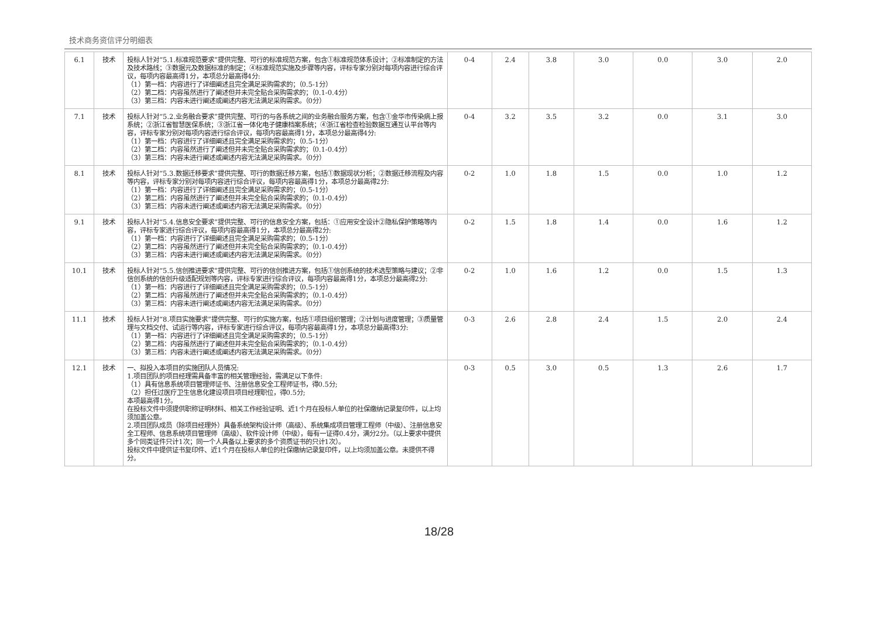技术商务资信评分明细表
| 6.1 | 技术 | 投标人针对“5.1.标准规范要求”提供完整、可行的标准规范方案，包含①标准规范体系设计；②标准制定的方法及技术路线；③数据元及数据标准的制定；④标准规范实施及步骤等内容，评标专家分别对每项内容进行综合评议，每项内容最高得1分，本项总分最高得4分: （1）第一档：内容进行了详细阐述且完全满足采购需求的；（0.5-1分） （2）第二档：内容虽然进行了阐述但并未完全贴合采购需求的；（0.1-0.4分） （3）第三档：内容未进行阐述或阐述内容无法满足采购需求。（0分） | 0-4 | 2.4 | 3.8 | 3.0 | 0.0 | 3.0 | 2.0 |
| 7.1 | 技术 | 投标人针对“5.2.业务融合要求”提供完整、可行的与各系统之间的业务融合服务方案，包含①金华市传染病上报系统；②浙江省智慧医保系统；③浙江省一体化电子健康档案系统；④浙江省检查检验数据互通互认平台等内容，评标专家分别对每项内容进行综合评议，每项内容最高得1分，本项总分最高得4分: （1）第一档：内容进行了详细阐述且完全满足采购需求的；（0.5-1分） （2）第二档：内容虽然进行了阐述但并未完全贴合采购需求的；（0.1-0.4分） （3）第三档：内容未进行阐述或阐述内容无法满足采购需求。（0分） | 0-4 | 3.2 | 3.5 | 3.2 | 0.0 | 3.1 | 3.0 |
| 8.1 | 技术 | 投标人针对“5.3.数据迁移要求”提供完整、可行的数据迁移方案，包括①数据现状分析；②数据迁移流程及内容等内容，评标专家分别对每项内容进行综合评议，每项内容最高得1分，本项总分最高得2分: （1）第一档：内容进行了详细阐述且完全满足采购需求的；（0.5-1分） （2）第二档：内容虽然进行了阐述但并未完全贴合采购需求的；（0.1-0.4分） （3）第三档：内容未进行阐述或阐述内容无法满足采购需求。（0分） | 0-2 | 1.0 | 1.8 | 1.5 | 0.0 | 1.0 | 1.2 |
| 9.1 | 技术 | 投标人针对“5.4.信息安全要求”提供完整、可行的信息安全方案，包括：①应用安全设计②隐私保护策略等内容，评标专家进行综合评议，每项内容最高得1分，本项总分最高得2分: （1）第一档：内容进行了详细阐述且完全满足采购需求的；（0.5-1分） （2）第二档：内容虽然进行了阐述但并未完全贴合采购需求的；（0.1-0.4分） （3）第三档：内容未进行阐述或阐述内容无法满足采购需求。（0分） | 0-2 | 1.5 | 1.8 | 1.4 | 0.0 | 1.6 | 1.2 |
| 10.1 | 技术 | 投标人针对“5.5.信创推进要求”提供完整、可行的信创推进方案，包括①信创系统的技术选型策略与建议；②非信创系统的信创升级适配规划等内容，评标专家进行综合评议，每项内容最高得1分，本项总分最高得2分: （1）第一档：内容进行了详细阐述且完全满足采购需求的；（0.5-1分） （2）第二档：内容虽然进行了阐述但并未完全贴合采购需求的；（0.1-0.4分） （3）第三档：内容未进行阐述或阐述内容无法满足采购需求。（0分） | 0-2 | 1.0 | 1.6 | 1.2 | 0.0 | 1.5 | 1.3 |
| 11.1 | 技术 | 投标人针对“8.项目实施要求”提供完整、可行的实施方案，包括①项目组织管理；②计划与进度管理；③质量管理与文档交付、试运行等内容，评标专家进行综合评议，每项内容最高得1分，本项总分最高得3分: （1）第一档：内容进行了详细阐述且完全满足采购需求的；（0.5-1分） （2）第二档：内容虽然进行了阐述但并未完全贴合采购需求的；（0.1-0.4分） （3）第三档：内容未进行阐述或阐述内容无法满足采购需求。（0分） | 0-3 | 2.6 | 2.8 | 2.4 | 1.5 | 2.0 | 2.4 |
| 12.1 | 技术 | 一、拟投入本项目的实施团队人员情况: 1.项目团队的项目经理需具备丰富的相关管理经验，需满足以下条件: （1）具有信息系统项目管理师证书、注册信息安全工程师证书，得0.5分; （2）担任过医疗卫生信息化建设项目项目经理职位，得0.5分; 本项最高得1分。 在投标文件中须提供职称证明材料、相关工作经验证明、近1个月在投标人单位的社保缴纳记录复印件，以上均须加盖公章。 2.项目团队成员（除项目经理外）具备系统架构设计师（高级）、系统集成项目管理工程师（中级）、注册信息安全工程师、信息系统项目管理师（高级）、软件设计师（中级），每有一证得0.4分，满分2分。（以上要求中提供多个同类证件只计1次；同一个人具备以上要求的多个资质证书的只计1次）。 投标文件中提供证书复印件、近1个月在投标人单位的社保缴纳记录复印件，以上均须加盖公章。未提供不得分。 | 0-3 | 0.5 | 3.0 | 0.5 | 1.3 | 2.6 | 1.7 |
18/28